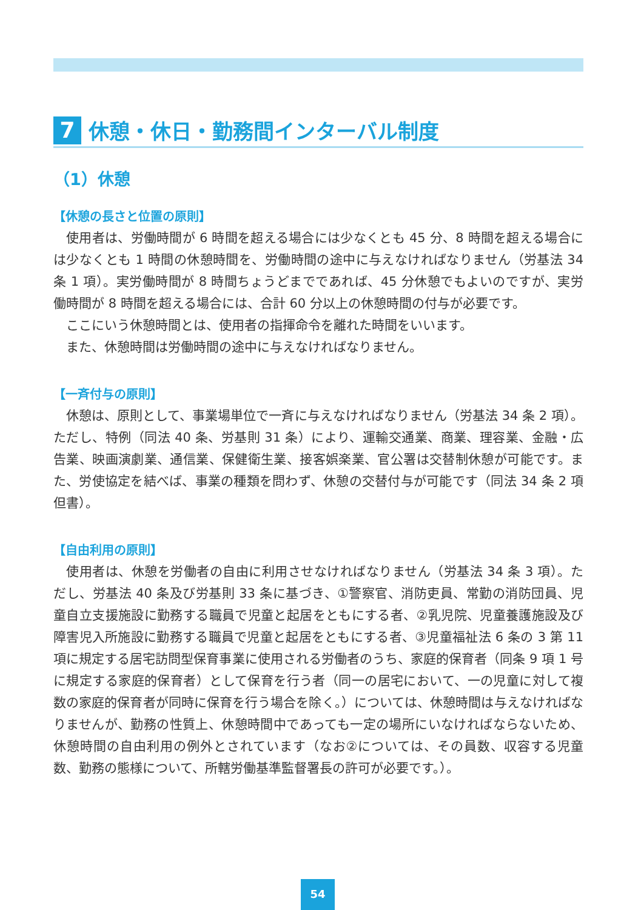7 休憩・休日・勤務間インターバル制度
（1）休憩
【休憩の長さと位置の原則】
使用者は、労働時間が 6 時間を超える場合には少なくとも 45 分、8 時間を超える場合には少なくとも 1 時間の休憩時間を、労働時間の途中に与えなければなりません（労基法 34 条 1 項）。実労働時間が 8 時間ちょうどまでであれば、45 分休憩でもよいのですが、実労働時間が 8 時間を超える場合には、合計 60 分以上の休憩時間の付与が必要です。
ここにいう休憩時間とは、使用者の指揮命令を離れた時間をいいます。
また、休憩時間は労働時間の途中に与えなければなりません。
【一斉付与の原則】
休憩は、原則として、事業場単位で一斉に与えなければなりません（労基法 34 条 2 項）。ただし、特例（同法 40 条、労基則 31 条）により、運輸交通業、商業、理容業、金融・広告業、映画演劇業、通信業、保健衛生業、接客娯楽業、官公署は交替制休憩が可能です。また、労使協定を結べば、事業の種類を問わず、休憩の交替付与が可能です（同法 34 条 2 項但書）。
【自由利用の原則】
使用者は、休憩を労働者の自由に利用させなければなりません（労基法 34 条 3 項）。ただし、労基法 40 条及び労基則 33 条に基づき、①警察官、消防吏員、常勤の消防団員、児童自立支援施設に勤務する職員で児童と起居をともにする者、②乳児院、児童養護施設及び障害児入所施設に勤務する職員で児童と起居をともにする者、③児童福祉法 6 条の 3 第 11 項に規定する居宅訪問型保育事業に使用される労働者のうち、家庭的保育者（同条 9 項 1 号に規定する家庭的保育者）として保育を行う者（同一の居宅において、一の児童に対して複数の家庭的保育者が同時に保育を行う場合を除く。）については、休憩時間は与えなければなりませんが、勤務の性質上、休憩時間中であっても一定の場所にいなければならないため、休憩時間の自由利用の例外とされています（なお②については、その員数、収容する児童数、勤務の態様について、所轄労働基準監督署長の許可が必要です。）。
54